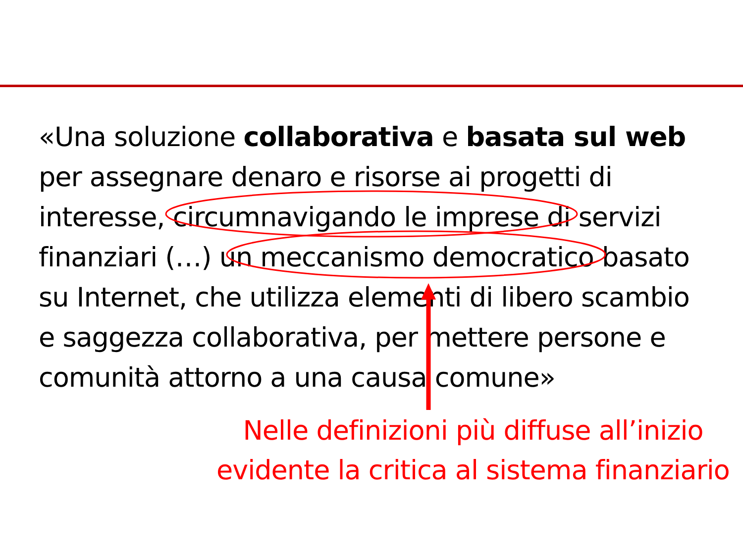«Una soluzione collaborativa e basata sul web per assegnare denaro e risorse ai progetti di interesse, circumnavigando le imprese di servizi finanziari (…) un meccanismo democratico basato su Internet, che utilizza elementi di libero scambio e saggezza collaborativa, per mettere persone e comunità attorno a una causa comune»
Nelle definizioni più diffuse all’inizio evidente la critica al sistema finanziario